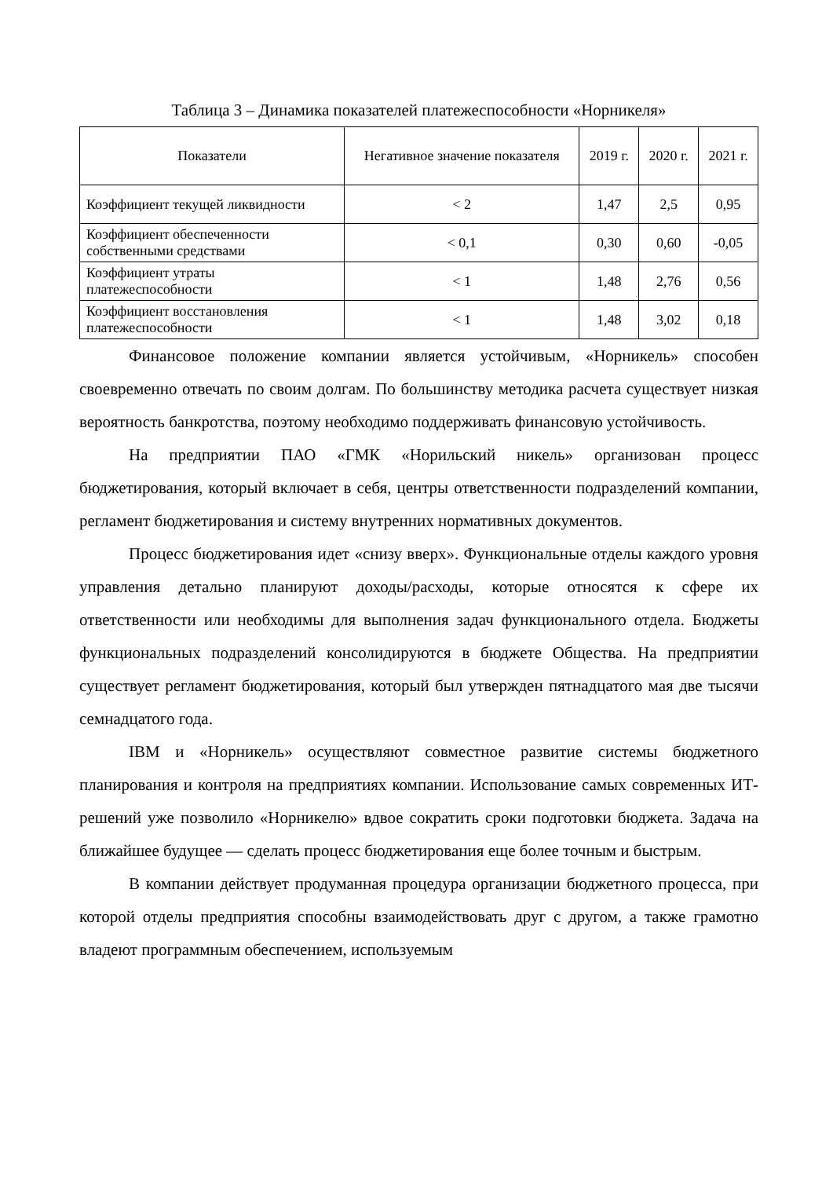Таблица 3 – Динамика показателей платежеспособности «Норникеля»
| Показатели | Негативное значение показателя | 2019 г. | 2020 г. | 2021 г. |
| --- | --- | --- | --- | --- |
| Коэффициент текущей ликвидности | < 2 | 1,47 | 2,5 | 0,95 |
| Коэффициент обеспеченности собственными средствами | < 0,1 | 0,30 | 0,60 | -0,05 |
| Коэффициент утраты платежеспособности | < 1 | 1,48 | 2,76 | 0,56 |
| Коэффициент восстановления платежеспособности | < 1 | 1,48 | 3,02 | 0,18 |
Финансовое положение компании является устойчивым, «Норникель» способен своевременно отвечать по своим долгам. По большинству методика расчета существует низкая вероятность банкротства, поэтому необходимо поддерживать финансовую устойчивость.
На предприятии ПАО «ГМК «Норильский никель» организован процесс бюджетирования, который включает в себя, центры ответственности подразделений компании, регламент бюджетирования и систему внутренних нормативных документов.
Процесс бюджетирования идет «снизу вверх». Функциональные отделы каждого уровня управления детально планируют доходы/расходы, которые относятся к сфере их ответственности или необходимы для выполнения задач функционального отдела. Бюджеты функциональных подразделений консолидируются в бюджете Общества. На предприятии существует регламент бюджетирования, который был утвержден пятнадцатого мая две тысячи семнадцатого года.
IBM и «Норникель» осуществляют совместное развитие системы бюджетного планирования и контроля на предприятиях компании. Использование самых современных ИТ-решений уже позволило «Норникелю» вдвое сократить сроки подготовки бюджета. Задача на ближайшее будущее — сделать процесс бюджетирования еще более точным и быстрым.
В компании действует продуманная процедура организации бюджетного процесса, при которой отделы предприятия способны взаимодействовать друг с другом, а также грамотно владеют программным обеспечением, используемым